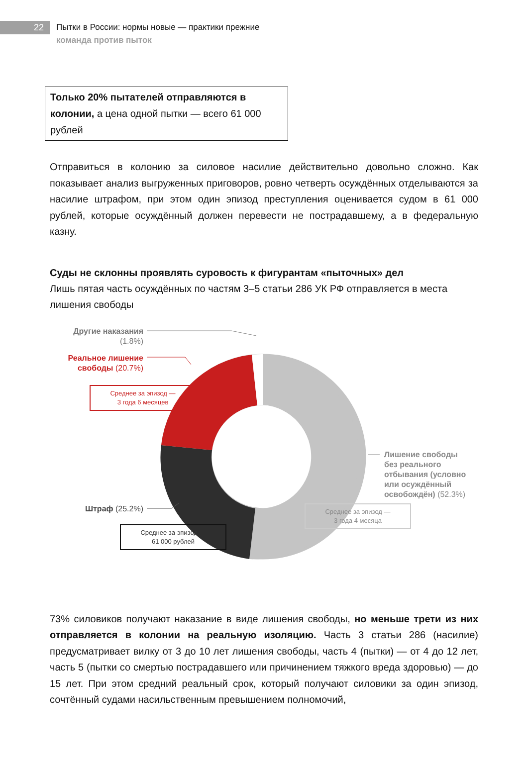22
Пытки в России: нормы новые — практики прежние
команда против пыток
Только 20% пытателей отправляются в колонии, а цена одной пытки — всего 61 000 рублей
Отправиться в колонию за силовое насилие действительно довольно сложно. Как показывает анализ выгруженных приговоров, ровно четверть осуждённых отделываются за насилие штрафом, при этом один эпизод преступления оценивается судом в 61 000 рублей, которые осуждённый должен перевести не пострадавшему, а в федеральную казну.
Суды не склонны проявлять суровость к фигурантам «пыточных» дел
Лишь пятая часть осуждённых по частям 3–5 статьи 286 УК РФ отправляется в места лишения свободы
Другие наказания
(1.8%)
Реальное лишение
свободы (20.7%)
Среднее за эпизод —
3 года 6 месяцев
Лишение свободы
без реального
отбывания (условно
или осуждённый
освобождён) (52.3%)
Среднее за эпизод —
3 года 4 месяца
Штраф (25.2%)
Среднее за эпизод —
61 000 рублей
73% силовиков получают наказание в виде лишения свободы, но меньше трети из них отправляется в колонии на реальную изоляцию. Часть 3 статьи 286 (насилие) предусматривает вилку от 3 до 10 лет лишения свободы, часть 4 (пытки) — от 4 до 12 лет, часть 5 (пытки со смертью пострадавшего или причинением тяжкого вреда здоровью) — до 15 лет. При этом средний реальный срок, который получают силовики за один эпизод, сочтённый судами насильственным превышением полномочий,